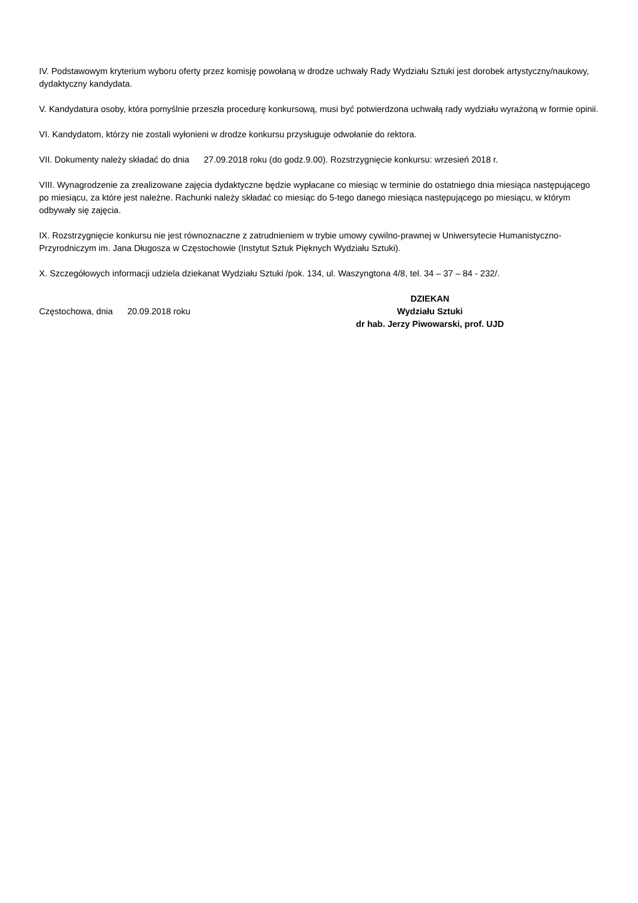IV. Podstawowym kryterium wyboru oferty przez komisję powołaną w drodze uchwały Rady Wydziału Sztuki jest dorobek artystyczny/naukowy, dydaktyczny kandydata.
V. Kandydatura osoby, która pomyślnie przeszła procedurę konkursową, musi być potwierdzona uchwałą rady wydziału wyrażoną w formie opinii.
VI. Kandydatom, którzy nie zostali wyłonieni w drodze konkursu przysługuje odwołanie do rektora.
VII. Dokumenty należy składać do dnia 27.09.2018 roku (do godz.9.00). Rozstrzygnięcie konkursu: wrzesień 2018 r.
VIII. Wynagrodzenie za zrealizowane zajęcia dydaktyczne będzie wypłacane co miesiąc w terminie do ostatniego dnia miesiąca następującego po miesiącu, za które jest należne. Rachunki należy składać co miesiąc do 5-tego danego miesiąca następującego po miesiącu, w którym odbywały się zajęcia.
IX. Rozstrzygnięcie konkursu nie jest równoznaczne z zatrudnieniem w trybie umowy cywilno-prawnej w Uniwersytecie Humanistyczno-Przyrodniczym im. Jana Długosza w Częstochowie (Instytut Sztuk Pięknych Wydziału Sztuki).
X. Szczegółowych informacji udziela dziekanat Wydziału Sztuki /pok. 134, ul. Waszyngtona 4/8, tel. 34 – 37 – 84 - 232/.
Częstochowa, dnia 20.09.2018 roku
DZIEKAN
Wydziału Sztuki
dr hab. Jerzy Piwowarski, prof. UJD